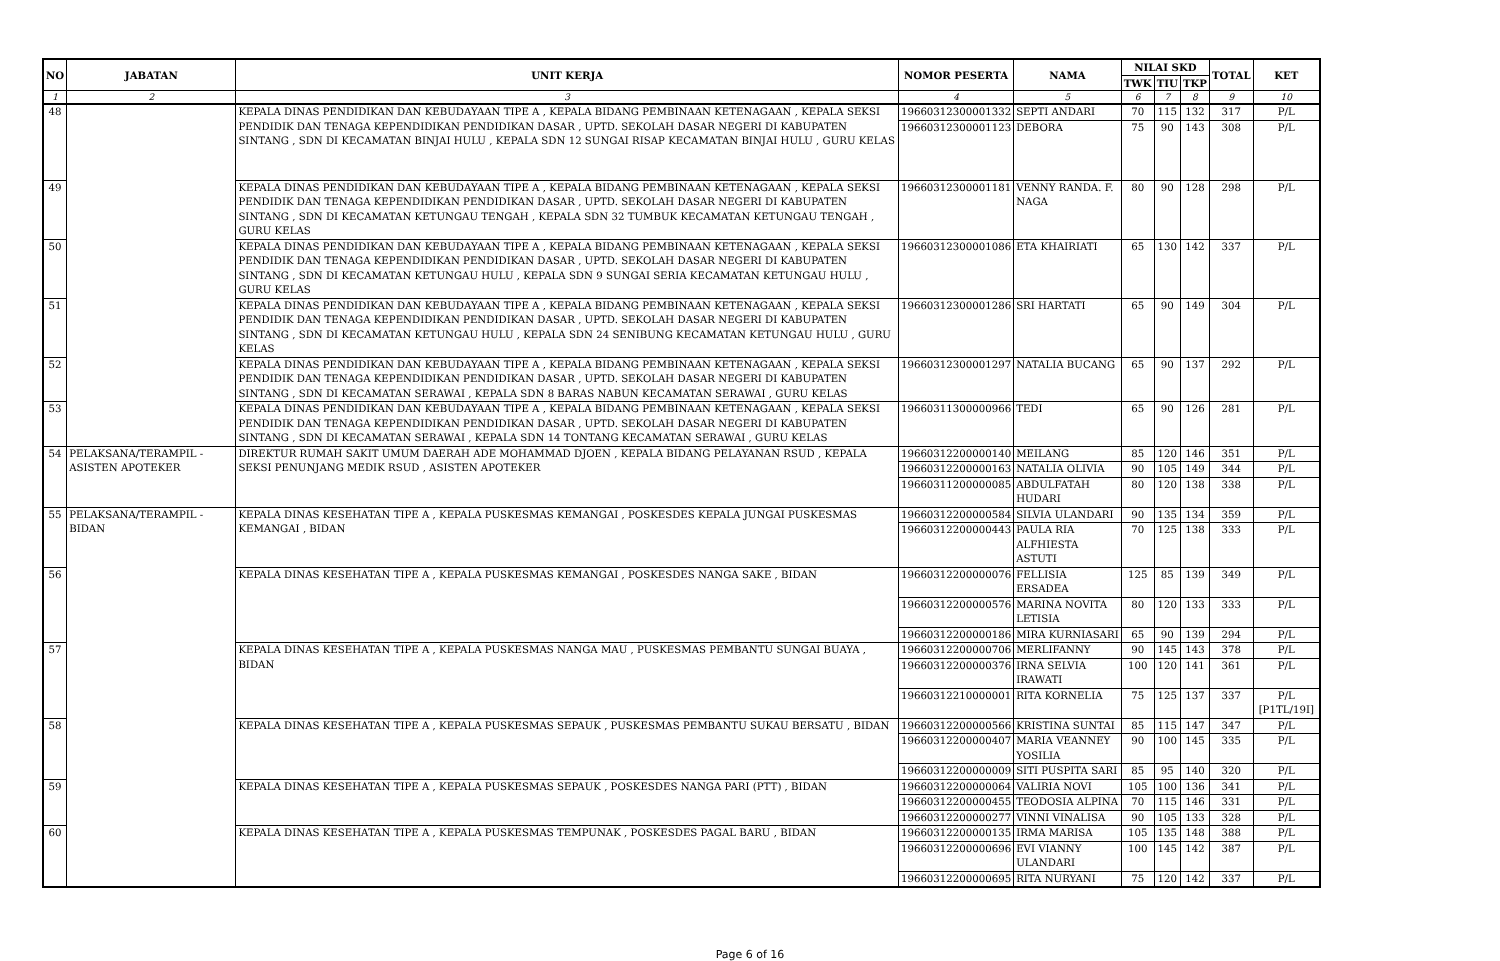| NO | JABATAN | UNIT KERJA | NOMOR PESERTA | NAMA | NILAI SKD | | | TOTAL | KET |
| --- | --- | --- | --- | --- | --- | --- | --- | --- | --- |
| | | | | | TWK | TIU | TKP | | |
| 1 | 2 | 3 | 4 | 5 | 6 | 7 | 8 | 9 | 10 |
| 48 | | KEPALA DINAS PENDIDIKAN DAN KEBUDAYAAN TIPE A , KEPALA BIDANG PEMBINAAN KETENAGAAN , KEPALA SEKSI PENDIDIK DAN TENAGA KEPENDIDIKAN PENDIDIKAN DASAR , UPTD. SEKOLAH DASAR NEGERI DI KABUPATEN SINTANG , SDN DI KECAMATAN BINJAI HULU , KEPALA SDN 12 SUNGAI RISAP KECAMATAN BINJAI HULU , GURU KELAS | 19660312300001332 | SEPTI ANDARI | 70 | 115 | 132 | 317 | P/L |
| | | | 19660312300001123 | DEBORA | 75 | 90 | 143 | 308 | P/L |
| 49 | | KEPALA DINAS PENDIDIKAN DAN KEBUDAYAAN TIPE A , KEPALA BIDANG PEMBINAAN KETENAGAAN , KEPALA SEKSI PENDIDIK DAN TENAGA KEPENDIDIKAN PENDIDIKAN DASAR , UPTD. SEKOLAH DASAR NEGERI DI KABUPATEN SINTANG , SDN DI KECAMATAN KETUNGAU TENGAH , KEPALA SDN 32 TUMBUK KECAMATAN KETUNGAU TENGAH , GURU KELAS | 19660312300001181 | VENNY RANDA. F. NAGA | 80 | 90 | 128 | 298 | P/L |
| 50 | | KEPALA DINAS PENDIDIKAN DAN KEBUDAYAAN TIPE A , KEPALA BIDANG PEMBINAAN KETENAGAAN , KEPALA SEKSI PENDIDIK DAN TENAGA KEPENDIDIKAN PENDIDIKAN DASAR , UPTD. SEKOLAH DASAR NEGERI DI KABUPATEN SINTANG , SDN DI KECAMATAN KETUNGAU HULU , KEPALA SDN 9 SUNGAI SERIA KECAMATAN KETUNGAU HULU , GURU KELAS | 19660312300001086 | ETA KHAIRIATI | 65 | 130 | 142 | 337 | P/L |
| 51 | | KEPALA DINAS PENDIDIKAN DAN KEBUDAYAAN TIPE A , KEPALA BIDANG PEMBINAAN KETENAGAAN , KEPALA SEKSI PENDIDIK DAN TENAGA KEPENDIDIKAN PENDIDIKAN DASAR , UPTD. SEKOLAH DASAR NEGERI DI KABUPATEN SINTANG , SDN DI KECAMATAN KETUNGAU HULU , KEPALA SDN 24 SENIBUNG KECAMATAN KETUNGAU HULU , GURU KELAS | 19660312300001286 | SRI HARTATI | 65 | 90 | 149 | 304 | P/L |
| 52 | | KEPALA DINAS PENDIDIKAN DAN KEBUDAYAAN TIPE A , KEPALA BIDANG PEMBINAAN KETENAGAAN , KEPALA SEKSI PENDIDIK DAN TENAGA KEPENDIDIKAN PENDIDIKAN DASAR , UPTD. SEKOLAH DASAR NEGERI DI KABUPATEN SINTANG , SDN DI KECAMATAN SERAWAI , KEPALA SDN 8 BARAS NABUN KECAMATAN SERAWAI , GURU KELAS | 19660312300001297 | NATALIA BUCANG | 65 | 90 | 137 | 292 | P/L |
| 53 | | KEPALA DINAS PENDIDIKAN DAN KEBUDAYAAN TIPE A , KEPALA BIDANG PEMBINAAN KETENAGAAN , KEPALA SEKSI PENDIDIK DAN TENAGA KEPENDIDIKAN PENDIDIKAN DASAR , UPTD. SEKOLAH DASAR NEGERI DI KABUPATEN SINTANG , SDN DI KECAMATAN SERAWAI , KEPALA SDN 14 TONTANG KECAMATAN SERAWAI , GURU KELAS | 19660311300000966 | TEDI | 65 | 90 | 126 | 281 | P/L |
| 54 | PELAKSANA/TERAMPIL - ASISTEN APOTEKER | DIREKTUR RUMAH SAKIT UMUM DAERAH ADE MOHAMMAD DJOEN , KEPALA BIDANG PELAYANAN RSUD , KEPALA SEKSI PENUNJANG MEDIK RSUD , ASISTEN APOTEKER | 19660312200000140 | MEILANG | 85 | 120 | 146 | 351 | P/L |
| | | | 19660312200000163 | NATALIA OLIVIA | 90 | 105 | 149 | 344 | P/L |
| | | | 19660311200000085 | ABDULFATAH HUDARI | 80 | 120 | 138 | 338 | P/L |
| 55 | PELAKSANA/TERAMPIL - BIDAN | KEPALA DINAS KESEHATAN TIPE A , KEPALA PUSKESMAS KEMANGAI , POSKESDES KEPALA JUNGAI PUSKESMAS KEMANGAI , BIDAN | 19660312200000584 | SILVIA ULANDARI | 90 | 135 | 134 | 359 | P/L |
| | | | 19660312200000443 | PAULA RIA ALFHIESTA ASTUTI | 70 | 125 | 138 | 333 | P/L |
| 56 | | KEPALA DINAS KESEHATAN TIPE A , KEPALA PUSKESMAS KEMANGAI , POSKESDES NANGA SAKE , BIDAN | 19660312200000076 | FELLISIA ERSADEA | 125 | 85 | 139 | 349 | P/L |
| | | | 19660312200000576 | MARINA NOVITA LETISIA | 80 | 120 | 133 | 333 | P/L |
| | | | 19660312200000186 | MIRA KURNIASARI | 65 | 90 | 139 | 294 | P/L |
| 57 | | KEPALA DINAS KESEHATAN TIPE A , KEPALA PUSKESMAS NANGA MAU , PUSKESMAS PEMBANTU SUNGAI BUAYA , BIDAN | 19660312200000706 | MERLIFANNY | 90 | 145 | 143 | 378 | P/L |
| | | | 19660312200000376 | IRNA SELVIA IRAWATI | 100 | 120 | 141 | 361 | P/L |
| | | | 19660312210000001 | RITA KORNELIA | 75 | 125 | 137 | 337 | P/L [P1TL/19I] |
| 58 | | KEPALA DINAS KESEHATAN TIPE A , KEPALA PUSKESMAS SEPAUK , PUSKESMAS PEMBANTU SUKAU BERSATU , BIDAN | 19660312200000566 | KRISTINA SUNTAI | 85 | 115 | 147 | 347 | P/L |
| | | | 19660312200000407 | MARIA VEANNEY YOSILIA | 90 | 100 | 145 | 335 | P/L |
| | | | 19660312200000009 | SITI PUSPITA SARI | 85 | 95 | 140 | 320 | P/L |
| 59 | | KEPALA DINAS KESEHATAN TIPE A , KEPALA PUSKESMAS SEPAUK , POSKESDES NANGA PARI (PTT) , BIDAN | 19660312200000064 | VALIRIA NOVI | 105 | 100 | 136 | 341 | P/L |
| | | | 19660312200000455 | TEODOSIA ALPINA | 70 | 115 | 146 | 331 | P/L |
| | | | 19660312200000277 | VINNI VINALISA | 90 | 105 | 133 | 328 | P/L |
| 60 | | KEPALA DINAS KESEHATAN TIPE A , KEPALA PUSKESMAS TEMPUNAK , POSKESDES PAGAL BARU , BIDAN | 19660312200000135 | IRMA MARISA | 105 | 135 | 148 | 388 | P/L |
| | | | 19660312200000696 | EVI VIANNY ULANDARI | 100 | 145 | 142 | 387 | P/L |
| | | | 19660312200000695 | RITA NURYANI | 75 | 120 | 142 | 337 | P/L |
Page 6 of 16